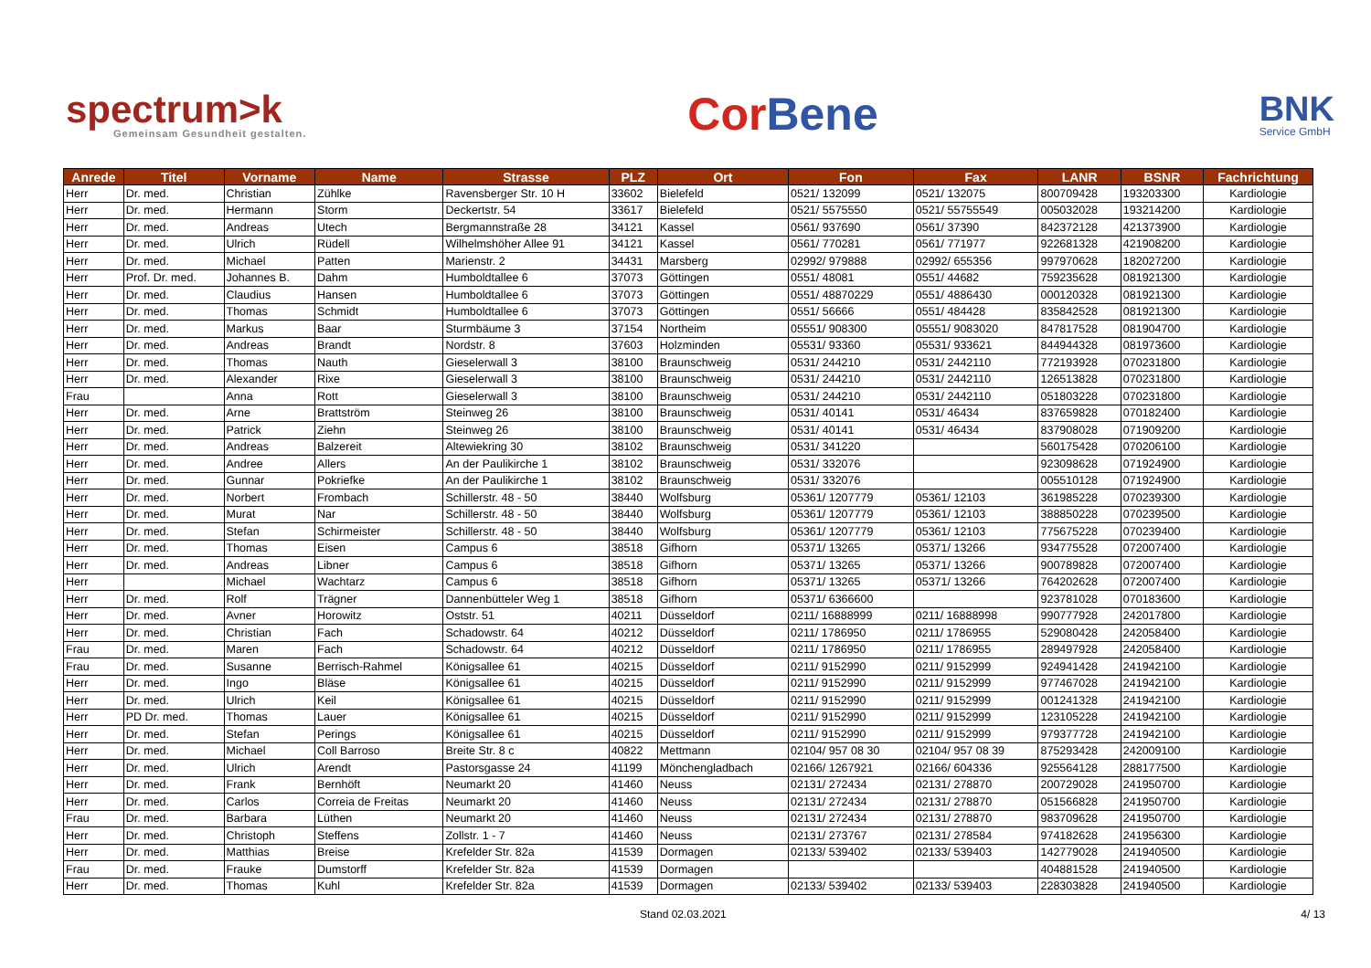spectrum>k
Gemeinsam Gesundheit gestalten.
Cor Bene
BNK
Service GmbH
| Anrede | Titel | Vorname | Name | Strasse | PLZ | Ort | Fon | Fax | LANR | BSNR | Fachrichtung |
| --- | --- | --- | --- | --- | --- | --- | --- | --- | --- | --- | --- |
| Herr | Dr. med. | Christian | Zühlke | Ravensberger Str. 10 H | 33602 | Bielefeld | 0521/ 132099 | 0521/ 132075 | 800709428 | 193203300 | Kardiologie |
| Herr | Dr. med. | Hermann | Storm | Deckertstr. 54 | 33617 | Bielefeld | 0521/ 5575550 | 0521/ 55755549 | 005032028 | 193214200 | Kardiologie |
| Herr | Dr. med. | Andreas | Utech | Bergmannstraße 28 | 34121 | Kassel | 0561/ 937690 | 0561/ 37390 | 842372128 | 421373900 | Kardiologie |
| Herr | Dr. med. | Ulrich | Rüdell | Wilhelmshöher Allee 91 | 34121 | Kassel | 0561/ 770281 | 0561/ 771977 | 922681328 | 421908200 | Kardiologie |
| Herr | Dr. med. | Michael | Patten | Marienstr. 2 | 34431 | Marsberg | 02992/ 979888 | 02992/ 655356 | 997970628 | 182027200 | Kardiologie |
| Herr | Prof. Dr. med. | Johannes B. | Dahm | Humboldtallee 6 | 37073 | Göttingen | 0551/ 48081 | 0551/ 44682 | 759235628 | 081921300 | Kardiologie |
| Herr | Dr. med. | Claudius | Hansen | Humboldtallee 6 | 37073 | Göttingen | 0551/ 48870229 | 0551/ 4886430 | 000120328 | 081921300 | Kardiologie |
| Herr | Dr. med. | Thomas | Schmidt | Humboldtallee 6 | 37073 | Göttingen | 0551/ 56666 | 0551/ 484428 | 835842528 | 081921300 | Kardiologie |
| Herr | Dr. med. | Markus | Baar | Sturmbäume 3 | 37154 | Northeim | 05551/ 908300 | 05551/ 9083020 | 847817528 | 081904700 | Kardiologie |
| Herr | Dr. med. | Andreas | Brandt | Nordstr. 8 | 37603 | Holzminden | 05531/ 93360 | 05531/ 933621 | 844944328 | 081973600 | Kardiologie |
| Herr | Dr. med. | Thomas | Nauth | Gieselerwall 3 | 38100 | Braunschweig | 0531/ 244210 | 0531/ 2442110 | 772193928 | 070231800 | Kardiologie |
| Herr | Dr. med. | Alexander | Rixe | Gieselerwall 3 | 38100 | Braunschweig | 0531/ 244210 | 0531/ 2442110 | 126513828 | 070231800 | Kardiologie |
| Frau | | Anna | Rott | Gieselerwall 3 | 38100 | Braunschweig | 0531/ 244210 | 0531/ 2442110 | 051803228 | 070231800 | Kardiologie |
| Herr | Dr. med. | Arne | Brattström | Steinweg 26 | 38100 | Braunschweig | 0531/ 40141 | 0531/ 46434 | 837659828 | 070182400 | Kardiologie |
| Herr | Dr. med. | Patrick | Ziehn | Steinweg 26 | 38100 | Braunschweig | 0531/ 40141 | 0531/ 46434 | 837908028 | 071909200 | Kardiologie |
| Herr | Dr. med. | Andreas | Balzereit | Altewiekring 30 | 38102 | Braunschweig | 0531/ 341220 | | 560175428 | 070206100 | Kardiologie |
| Herr | Dr. med. | Andree | Allers | An der Paulikirche 1 | 38102 | Braunschweig | 0531/ 332076 | | 923098628 | 071924900 | Kardiologie |
| Herr | Dr. med. | Gunnar | Pokriefke | An der Paulikirche 1 | 38102 | Braunschweig | 0531/ 332076 | | 005510128 | 071924900 | Kardiologie |
| Herr | Dr. med. | Norbert | Frombach | Schillerstr. 48 - 50 | 38440 | Wolfsburg | 05361/ 1207779 | 05361/ 12103 | 361985228 | 070239300 | Kardiologie |
| Herr | Dr. med. | Murat | Nar | Schillerstr. 48 - 50 | 38440 | Wolfsburg | 05361/ 1207779 | 05361/ 12103 | 388850228 | 070239500 | Kardiologie |
| Herr | Dr. med. | Stefan | Schirmeister | Schillerstr. 48 - 50 | 38440 | Wolfsburg | 05361/ 1207779 | 05361/ 12103 | 775675228 | 070239400 | Kardiologie |
| Herr | Dr. med. | Thomas | Eisen | Campus 6 | 38518 | Gifhorn | 05371/ 13265 | 05371/ 13266 | 934775528 | 072007400 | Kardiologie |
| Herr | Dr. med. | Andreas | Libner | Campus 6 | 38518 | Gifhorn | 05371/ 13265 | 05371/ 13266 | 900789828 | 072007400 | Kardiologie |
| Herr | | Michael | Wachtarz | Campus 6 | 38518 | Gifhorn | 05371/ 13265 | 05371/ 13266 | 764202628 | 072007400 | Kardiologie |
| Herr | Dr. med. | Rolf | Trägner | Dannenbütteler Weg 1 | 38518 | Gifhorn | 05371/ 6366600 | | 923781028 | 070183600 | Kardiologie |
| Herr | Dr. med. | Avner | Horowitz | Oststr. 51 | 40211 | Düsseldorf | 0211/ 16888999 | 0211/ 16888998 | 990777928 | 242017800 | Kardiologie |
| Herr | Dr. med. | Christian | Fach | Schadowstr. 64 | 40212 | Düsseldorf | 0211/ 1786950 | 0211/ 1786955 | 529080428 | 242058400 | Kardiologie |
| Frau | Dr. med. | Maren | Fach | Schadowstr. 64 | 40212 | Düsseldorf | 0211/ 1786950 | 0211/ 1786955 | 289497928 | 242058400 | Kardiologie |
| Frau | Dr. med. | Susanne | Berrisch-Rahmel | Königsallee 61 | 40215 | Düsseldorf | 0211/ 9152990 | 0211/ 9152999 | 924941428 | 241942100 | Kardiologie |
| Herr | Dr. med. | Ingo | Bläse | Königsallee 61 | 40215 | Düsseldorf | 0211/ 9152990 | 0211/ 9152999 | 977467028 | 241942100 | Kardiologie |
| Herr | Dr. med. | Ulrich | Keil | Königsallee 61 | 40215 | Düsseldorf | 0211/ 9152990 | 0211/ 9152999 | 001241328 | 241942100 | Kardiologie |
| Herr | PD Dr. med. | Thomas | Lauer | Königsallee 61 | 40215 | Düsseldorf | 0211/ 9152990 | 0211/ 9152999 | 123105228 | 241942100 | Kardiologie |
| Herr | Dr. med. | Stefan | Perings | Königsallee 61 | 40215 | Düsseldorf | 0211/ 9152990 | 0211/ 9152999 | 979377728 | 241942100 | Kardiologie |
| Herr | Dr. med. | Michael | Coll Barroso | Breite Str. 8 c | 40822 | Mettmann | 02104/ 957 08 30 | 02104/ 957 08 39 | 875293428 | 242009100 | Kardiologie |
| Herr | Dr. med. | Ulrich | Arendt | Pastorsgasse 24 | 41199 | Mönchengladbach | 02166/ 1267921 | 02166/ 604336 | 925564128 | 288177500 | Kardiologie |
| Herr | Dr. med. | Frank | Bernhöft | Neumarkt 20 | 41460 | Neuss | 02131/ 272434 | 02131/ 278870 | 200729028 | 241950700 | Kardiologie |
| Herr | Dr. med. | Carlos | Correia de Freitas | Neumarkt 20 | 41460 | Neuss | 02131/ 272434 | 02131/ 278870 | 051566828 | 241950700 | Kardiologie |
| Frau | Dr. med. | Barbara | Lüthen | Neumarkt 20 | 41460 | Neuss | 02131/ 272434 | 02131/ 278870 | 983709628 | 241950700 | Kardiologie |
| Herr | Dr. med. | Christoph | Steffens | Zollstr. 1 - 7 | 41460 | Neuss | 02131/ 273767 | 02131/ 278584 | 974182628 | 241956300 | Kardiologie |
| Herr | Dr. med. | Matthias | Breise | Krefelder Str. 82a | 41539 | Dormagen | 02133/ 539402 | 02133/ 539403 | 142779028 | 241940500 | Kardiologie |
| Frau | Dr. med. | Frauke | Dumstorff | Krefelder Str. 82a | 41539 | Dormagen | | | 404881528 | 241940500 | Kardiologie |
| Herr | Dr. med. | Thomas | Kuhl | Krefelder Str. 82a | 41539 | Dormagen | 02133/ 539402 | 02133/ 539403 | 228303828 | 241940500 | Kardiologie |
Stand 02.03.2021 4/ 13